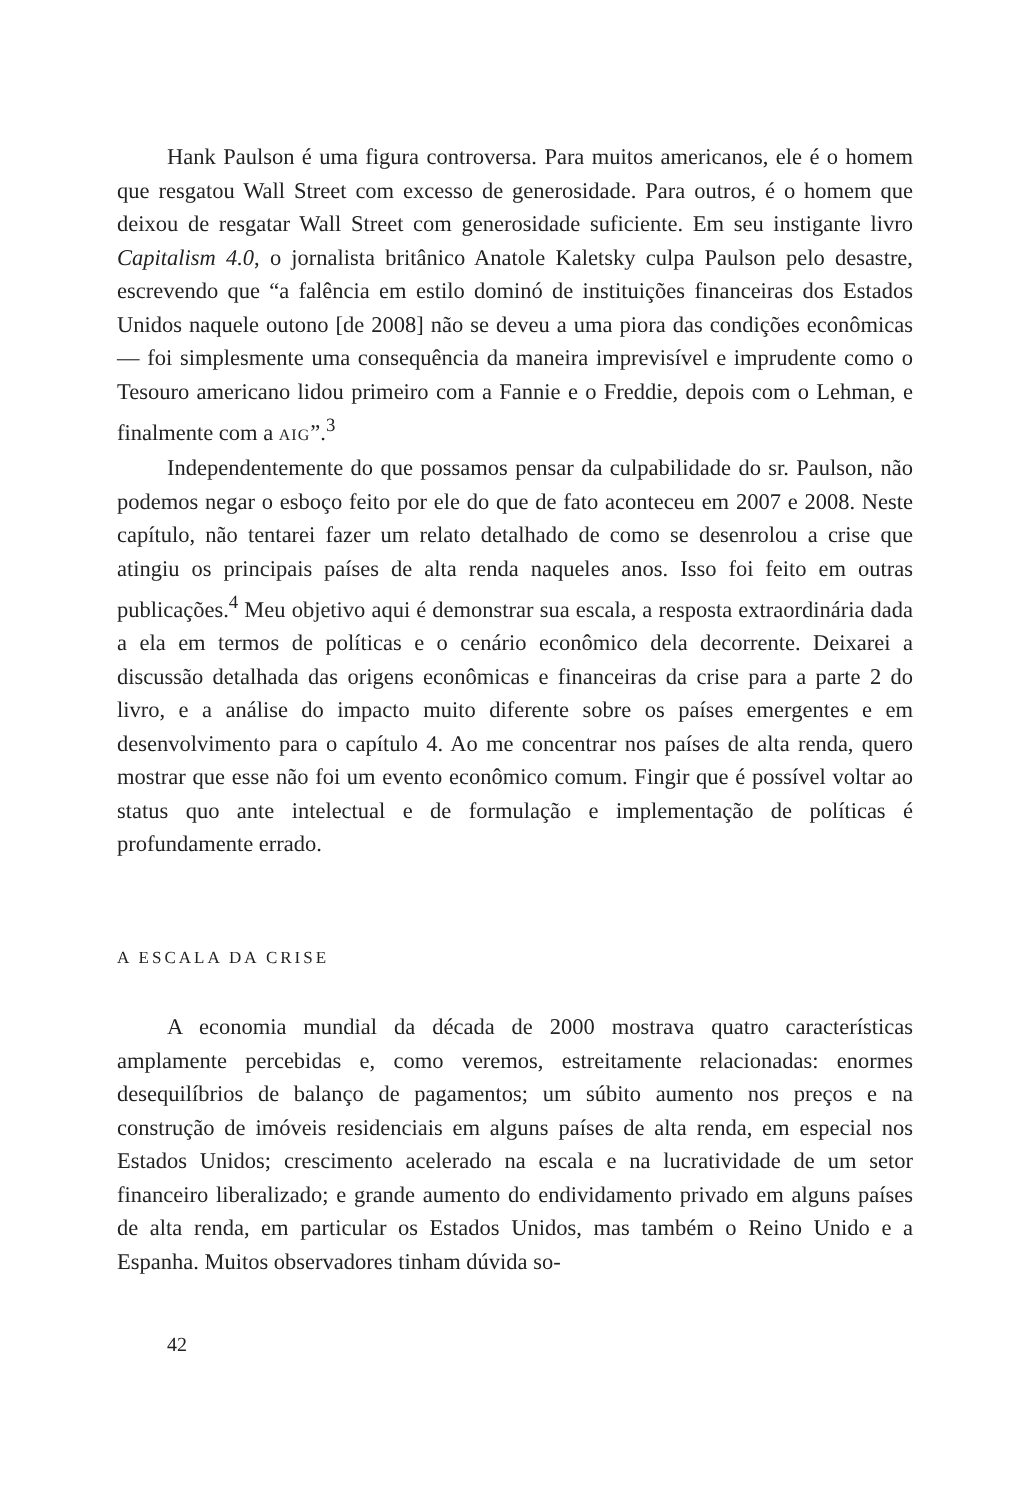Hank Paulson é uma figura controversa. Para muitos americanos, ele é o homem que resgatou Wall Street com excesso de generosidade. Para outros, é o homem que deixou de resgatar Wall Street com generosidade suficiente. Em seu instigante livro Capitalism 4.0, o jornalista britânico Anatole Kaletsky culpa Paulson pelo desastre, escrevendo que “a falência em estilo dominó de instituições financeiras dos Estados Unidos naquele outono [de 2008] não se deveu a uma piora das condições econômicas — foi simplesmente uma consequência da maneira imprevisível e imprudente como o Tesouro americano lidou primeiro com a Fannie e o Freddie, depois com o Lehman, e finalmente com a AIG”.<sup>3</sup>
Independentemente do que possamos pensar da culpabilidade do sr. Paulson, não podemos negar o esboço feito por ele do que de fato aconteceu em 2007 e 2008. Neste capítulo, não tentarei fazer um relato detalhado de como se desenrolou a crise que atingiu os principais países de alta renda naqueles anos. Isso foi feito em outras publicações.<sup>4</sup> Meu objetivo aqui é demonstrar sua escala, a resposta extraordinária dada a ela em termos de políticas e o cenário econômico dela decorrente. Deixarei a discussão detalhada das origens econômicas e financeiras da crise para a parte 2 do livro, e a análise do impacto muito diferente sobre os países emergentes e em desenvolvimento para o capítulo 4. Ao me concentrar nos países de alta renda, quero mostrar que esse não foi um evento econômico comum. Fingir que é possível voltar ao status quo ante intelectual e de formulação e implementação de políticas é profundamente errado.
A ESCALA DA CRISE
A economia mundial da década de 2000 mostrava quatro características amplamente percebidas e, como veremos, estreitamente relacionadas: enormes desequilíbrios de balanço de pagamentos; um súbito aumento nos preços e na construção de imóveis residenciais em alguns países de alta renda, em especial nos Estados Unidos; crescimento acelerado na escala e na lucratividade de um setor financeiro liberalizado; e grande aumento do endividamento privado em alguns países de alta renda, em particular os Estados Unidos, mas também o Reino Unido e a Espanha. Muitos observadores tinham dúvida so-
42